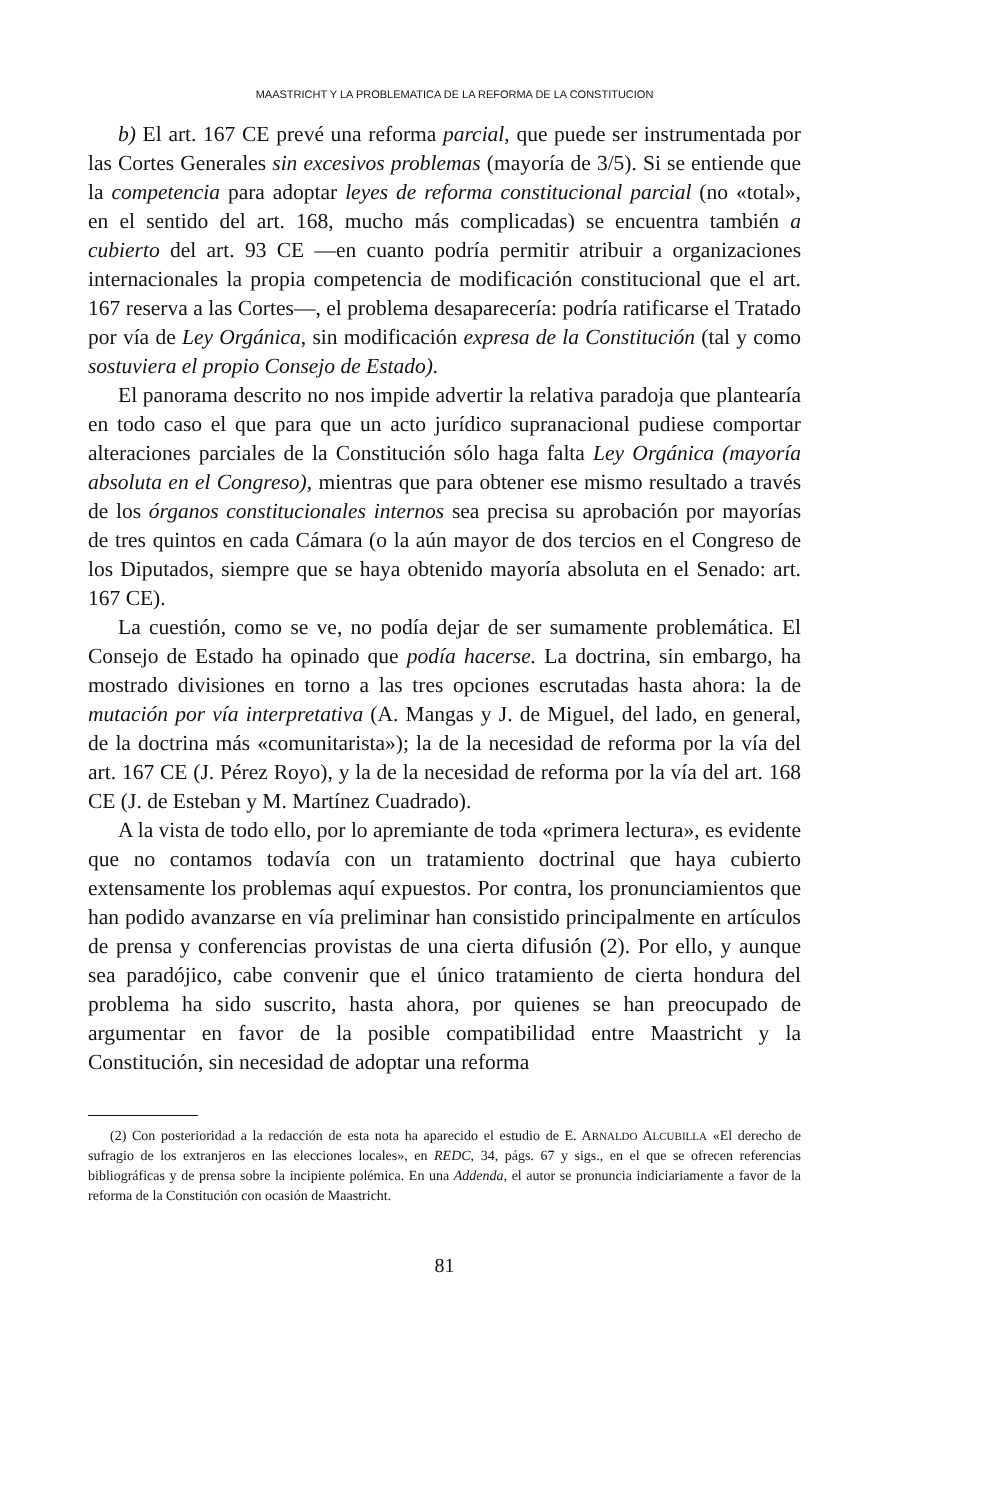MAASTRICHT Y LA PROBLEMATICA DE LA REFORMA DE LA CONSTITUCION
b) El art. 167 CE prevé una reforma parcial, que puede ser instrumentada por las Cortes Generales sin excesivos problemas (mayoría de 3/5). Si se entiende que la competencia para adoptar leyes de reforma constitucional parcial (no «total», en el sentido del art. 168, mucho más complicadas) se encuentra también a cubierto del art. 93 CE —en cuanto podría permitir atribuir a organizaciones internacionales la propia competencia de modificación constitucional que el art. 167 reserva a las Cortes—, el problema desaparecería: podría ratificarse el Tratado por vía de Ley Orgánica, sin modificación expresa de la Constitución (tal y como sostuviera el propio Consejo de Estado).
El panorama descrito no nos impide advertir la relativa paradoja que plantearía en todo caso el que para que un acto jurídico supranacional pudiese comportar alteraciones parciales de la Constitución sólo haga falta Ley Orgánica (mayoría absoluta en el Congreso), mientras que para obtener ese mismo resultado a través de los órganos constitucionales internos sea precisa su aprobación por mayorías de tres quintos en cada Cámara (o la aún mayor de dos tercios en el Congreso de los Diputados, siempre que se haya obtenido mayoría absoluta en el Senado: art. 167 CE).
La cuestión, como se ve, no podía dejar de ser sumamente problemática. El Consejo de Estado ha opinado que podía hacerse. La doctrina, sin embargo, ha mostrado divisiones en torno a las tres opciones escrutadas hasta ahora: la de mutación por vía interpretativa (A. Mangas y J. de Miguel, del lado, en general, de la doctrina más «comunitarista»); la de la necesidad de reforma por la vía del art. 167 CE (J. Pérez Royo), y la de la necesidad de reforma por la vía del art. 168 CE (J. de Esteban y M. Martínez Cuadrado).
A la vista de todo ello, por lo apremiante de toda «primera lectura», es evidente que no contamos todavía con un tratamiento doctrinal que haya cubierto extensamente los problemas aquí expuestos. Por contra, los pronunciamientos que han podido avanzarse en vía preliminar han consistido principalmente en artículos de prensa y conferencias provistas de una cierta difusión (2). Por ello, y aunque sea paradójico, cabe convenir que el único tratamiento de cierta hondura del problema ha sido suscrito, hasta ahora, por quienes se han preocupado de argumentar en favor de la posible compatibilidad entre Maastricht y la Constitución, sin necesidad de adoptar una reforma
(2) Con posterioridad a la redacción de esta nota ha aparecido el estudio de E. ARNALDO ALCUBILLA «El derecho de sufragio de los extranjeros en las elecciones locales», en REDC, 34, págs. 67 y sigs., en el que se ofrecen referencias bibliográficas y de prensa sobre la incipiente polémica. En una Addenda, el autor se pronuncia indiciariamente a favor de la reforma de la Constitución con ocasión de Maastricht.
81